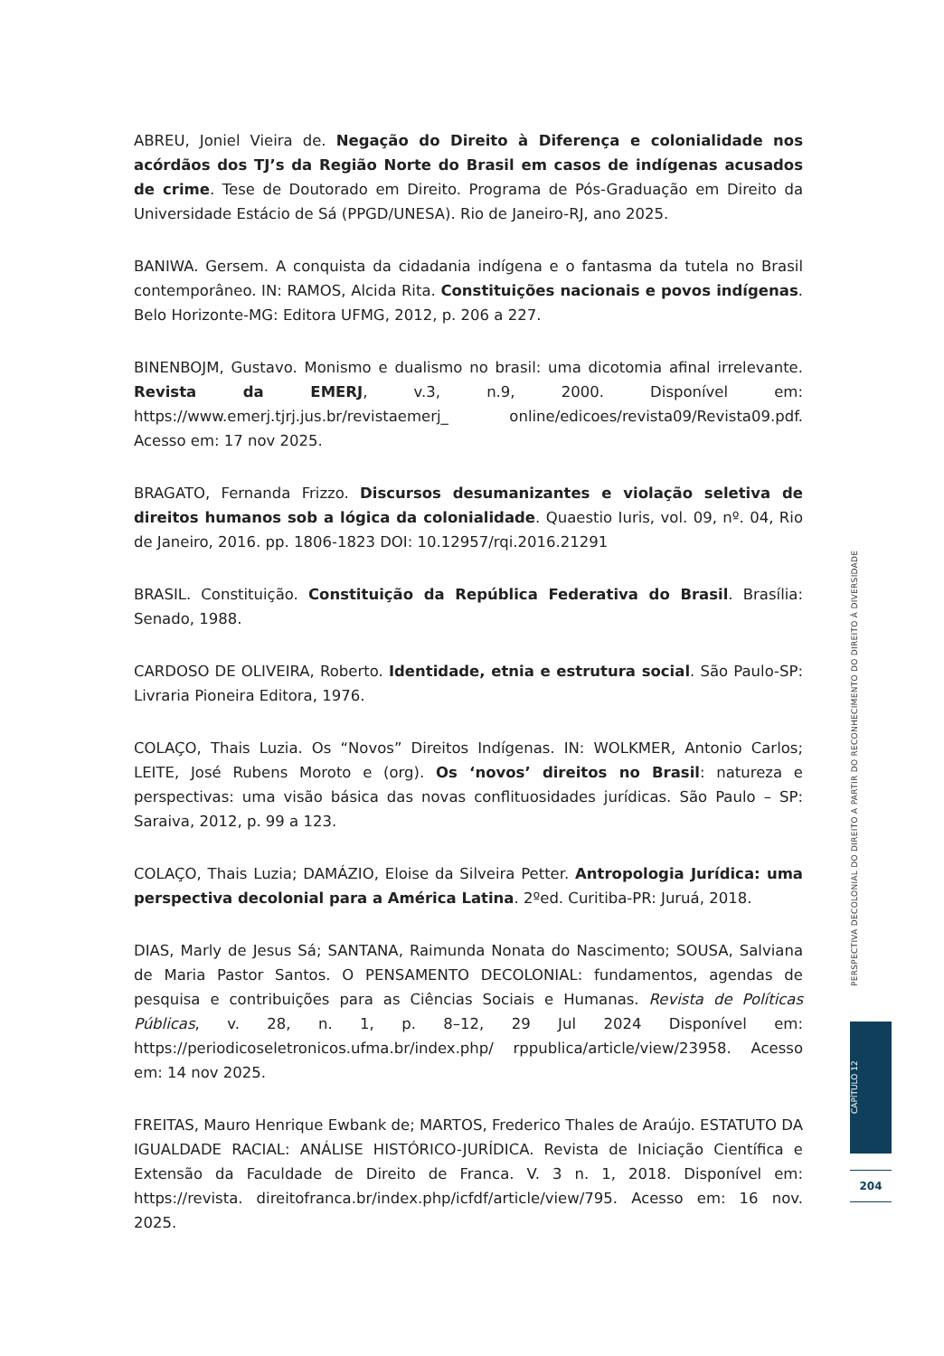ABREU, Joniel Vieira de. Negação do Direito à Diferença e colonialidade nos acórdãos dos TJ’s da Região Norte do Brasil em casos de indígenas acusados de crime. Tese de Doutorado em Direito. Programa de Pós-Graduação em Direito da Universidade Estácio de Sá (PPGD/UNESA). Rio de Janeiro-RJ, ano 2025.
BANIWA. Gersem. A conquista da cidadania indígena e o fantasma da tutela no Brasil contemporâneo. IN: RAMOS, Alcida Rita. Constituições nacionais e povos indígenas. Belo Horizonte-MG: Editora UFMG, 2012, p. 206 a 227.
BINENBOJM, Gustavo. Monismo e dualismo no brasil: uma dicotomia afinal irrelevante. Revista da EMERJ, v.3, n.9, 2000. Disponível em: https://www.emerj.tjrj.jus.br/revistaemerj_ online/edicoes/revista09/Revista09.pdf. Acesso em: 17 nov 2025.
BRAGATO, Fernanda Frizzo. Discursos desumanizantes e violação seletiva de direitos humanos sob a lógica da colonialidade. Quaestio Iuris, vol. 09, nº. 04, Rio de Janeiro, 2016. pp. 1806-1823 DOI: 10.12957/rqi.2016.21291
BRASIL. Constituição. Constituição da República Federativa do Brasil. Brasília: Senado, 1988.
CARDOSO DE OLIVEIRA, Roberto. Identidade, etnia e estrutura social. São Paulo-SP: Livraria Pioneira Editora, 1976.
COLAÇO, Thais Luzia. Os “Novos” Direitos Indígenas. IN: WOLKMER, Antonio Carlos; LEITE, José Rubens Moroto e (org). Os ‘novos’ direitos no Brasil: natureza e perspectivas: uma visão básica das novas conflituosidades jurídicas. São Paulo – SP: Saraiva, 2012, p. 99 a 123.
COLAÇO, Thais Luzia; DAMÁZIO, Eloise da Silveira Petter. Antropologia Jurídica: uma perspectiva decolonial para a América Latina. 2ºed. Curitiba-PR: Juruá, 2018.
DIAS, Marly de Jesus Sá; SANTANA, Raimunda Nonata do Nascimento; SOUSA, Salviana de Maria Pastor Santos. O PENSAMENTO DECOLONIAL: fundamentos, agendas de pesquisa e contribuições para as Ciências Sociais e Humanas. Revista de Políticas Públicas, v. 28, n. 1, p. 8–12, 29 Jul 2024 Disponível em: https://periodicoseletronicos.ufma.br/index.php/ rppublica/article/view/23958. Acesso em: 14 nov 2025.
FREITAS, Mauro Henrique Ewbank de; MARTOS, Frederico Thales de Araújo. ESTATUTO DA IGUALDADE RACIAL: ANÁLISE HISTÓRICO-JURÍDICA. Revista de Iniciação Científica e Extensão da Faculdade de Direito de Franca. V. 3 n. 1, 2018. Disponível em: https://revista. direitofranca.br/index.php/icfdf/article/view/795. Acesso em: 16 nov. 2025.
PERSPECTIVA DECOLONIAL DO DIREITO A PARTIR DO RECONHECIMENTO DO DIREITO À DIVERSIDADE
CAPÍTULO 12
204